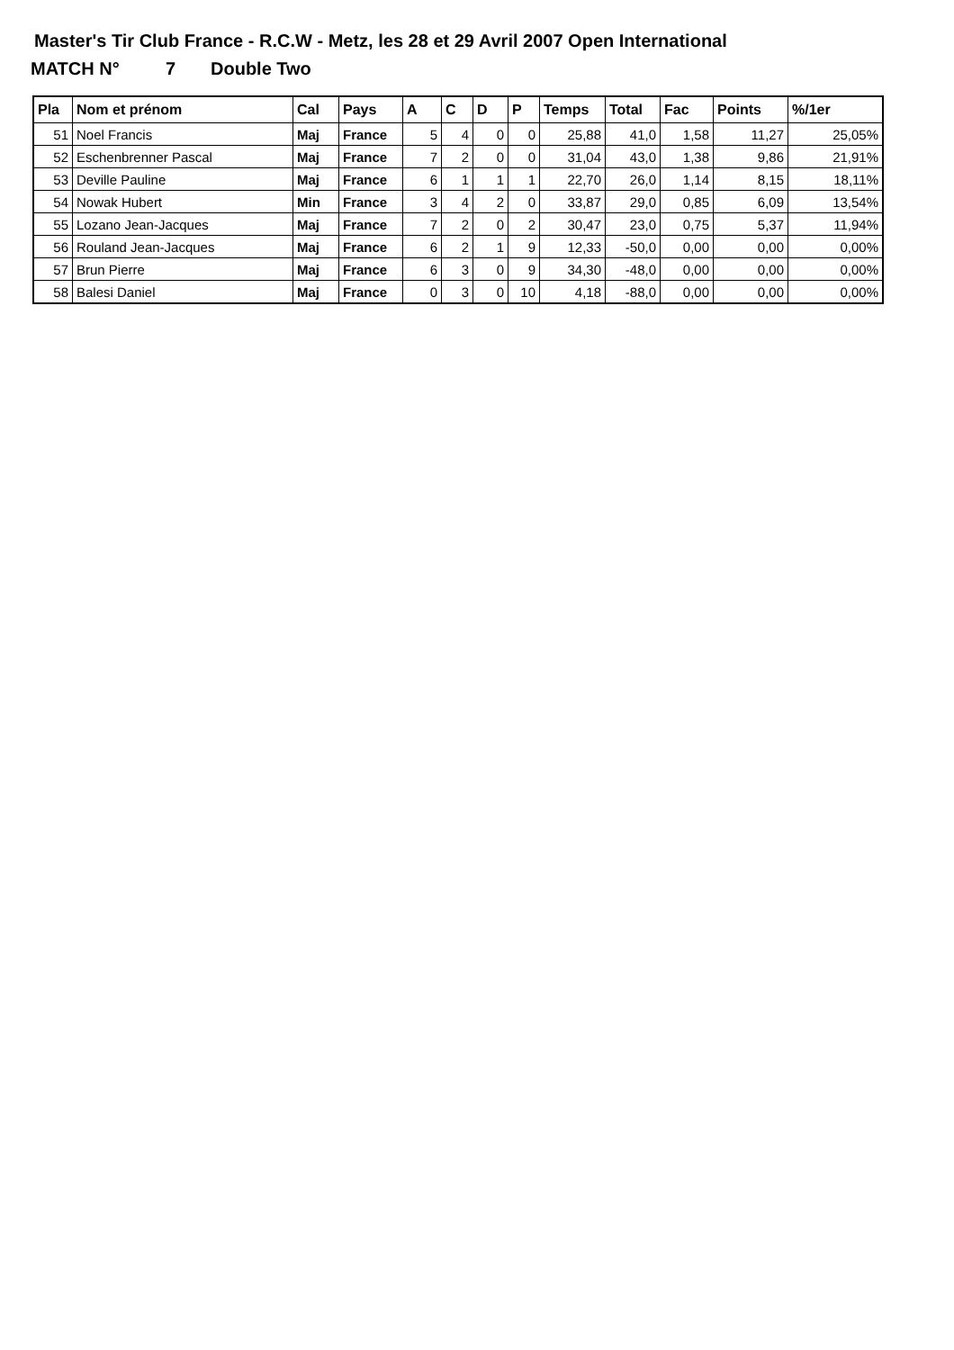Master's Tir Club France - R.C.W - Metz, les 28 et 29 Avril 2007 Open International
MATCH N° 7 Double Two
| Pla | Nom et prénom | Cal | Pays | A | C | D | P | Temps | Total | Fac | Points | %/1er |
| --- | --- | --- | --- | --- | --- | --- | --- | --- | --- | --- | --- | --- |
| 51 | Noel Francis | Maj | France | 5 | 4 | 0 | 0 | 25,88 | 41,0 | 1,58 | 11,27 | 25,05% |
| 52 | Eschenbrenner Pascal | Maj | France | 7 | 2 | 0 | 0 | 31,04 | 43,0 | 1,38 | 9,86 | 21,91% |
| 53 | Deville Pauline | Maj | France | 6 | 1 | 1 | 1 | 22,70 | 26,0 | 1,14 | 8,15 | 18,11% |
| 54 | Nowak Hubert | Min | France | 3 | 4 | 2 | 0 | 33,87 | 29,0 | 0,85 | 6,09 | 13,54% |
| 55 | Lozano Jean-Jacques | Maj | France | 7 | 2 | 0 | 2 | 30,47 | 23,0 | 0,75 | 5,37 | 11,94% |
| 56 | Rouland Jean-Jacques | Maj | France | 6 | 2 | 1 | 9 | 12,33 | -50,0 | 0,00 | 0,00 | 0,00% |
| 57 | Brun Pierre | Maj | France | 6 | 3 | 0 | 9 | 34,30 | -48,0 | 0,00 | 0,00 | 0,00% |
| 58 | Balesi Daniel | Maj | France | 0 | 3 | 0 | 10 | 4,18 | -88,0 | 0,00 | 0,00 | 0,00% |